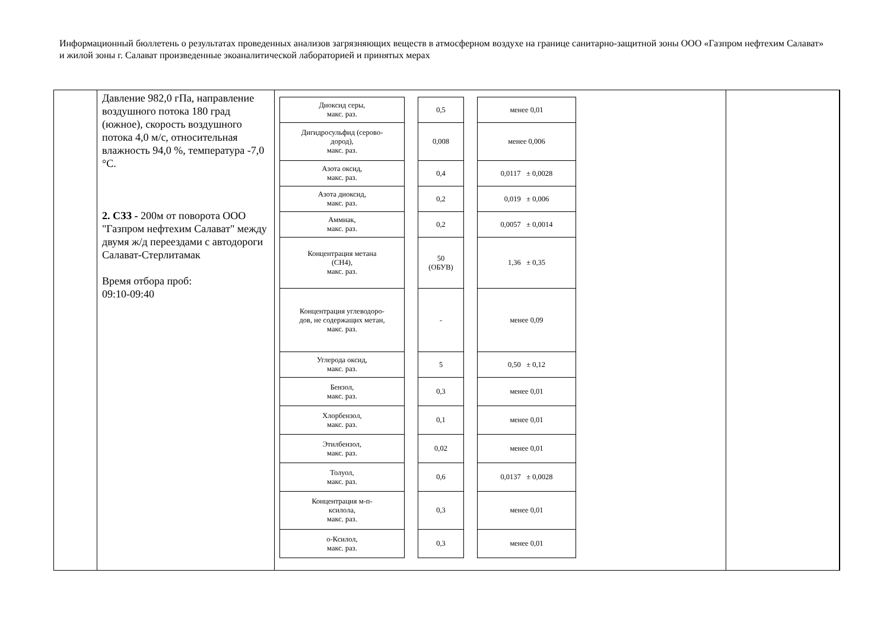Информационный бюллетень о результатах проведенных анализов загрязняющих веществ в атмосферном воздухе на границе санитарно-защитной зоны ООО «Газпром нефтехим Салават» и жилой зоны г. Салават произведенные экоаналитической лабораторией и принятых мерах
| | Давление 982,0 гПа, направление воздушного потока 180 град (южное), скорость воздушного потока 4,0 м/с, относительная влажность 94,0 %, температура -7,0 °С. 2. СЗЗ - 200м от поворота ООО "Газпром нефтехим Салават" между двумя ж/д переездами с автодороги Салават-Стерлитамак Время отбора проб: 09:10-09:40 | / Диоксид серы, макс. раз. / / 0,5 / / менее 0,01 / / Дигидросульфид (серово- дород), макс. раз. / / 0,008 / / менее 0,006 / / Азота оксид, макс. раз. / / 0,4 / / 0,0117 ± 0,0028 / / Азота диоксид, макс. раз. / / 0,2 / / 0,019 ± 0,006 / / Аммиак, макс. раз. / / 0,2 / / 0,0057 ± 0,0014 / / Концентрация метана (CH4), макс. раз. / / 50 (ОБУВ) / / 1,36 ± 0,35 / / Концентрация углеводоро- дов, не содержащих метан, макс. раз. / / - / / менее 0,09 / / Углерода оксид, макс. раз. / / 5 / / 0,50 ± 0,12 / / Бензол, макс. раз. / / 0,3 / / менее 0,01 / / Хлорбензол, макс. раз. / / 0,1 / / менее 0,01 / / Этилбензол, макс. раз. / / 0,02 / / менее 0,01 / / Толуол, макс. раз. / / 0,6 / / 0,0137 ± 0,0028 / / Концентрация м-п- ксилола, макс. раз. / / 0,3 / / менее 0,01 / / о-Ксилол, макс. раз. / / 0,3 / / менее 0,01 / | | |